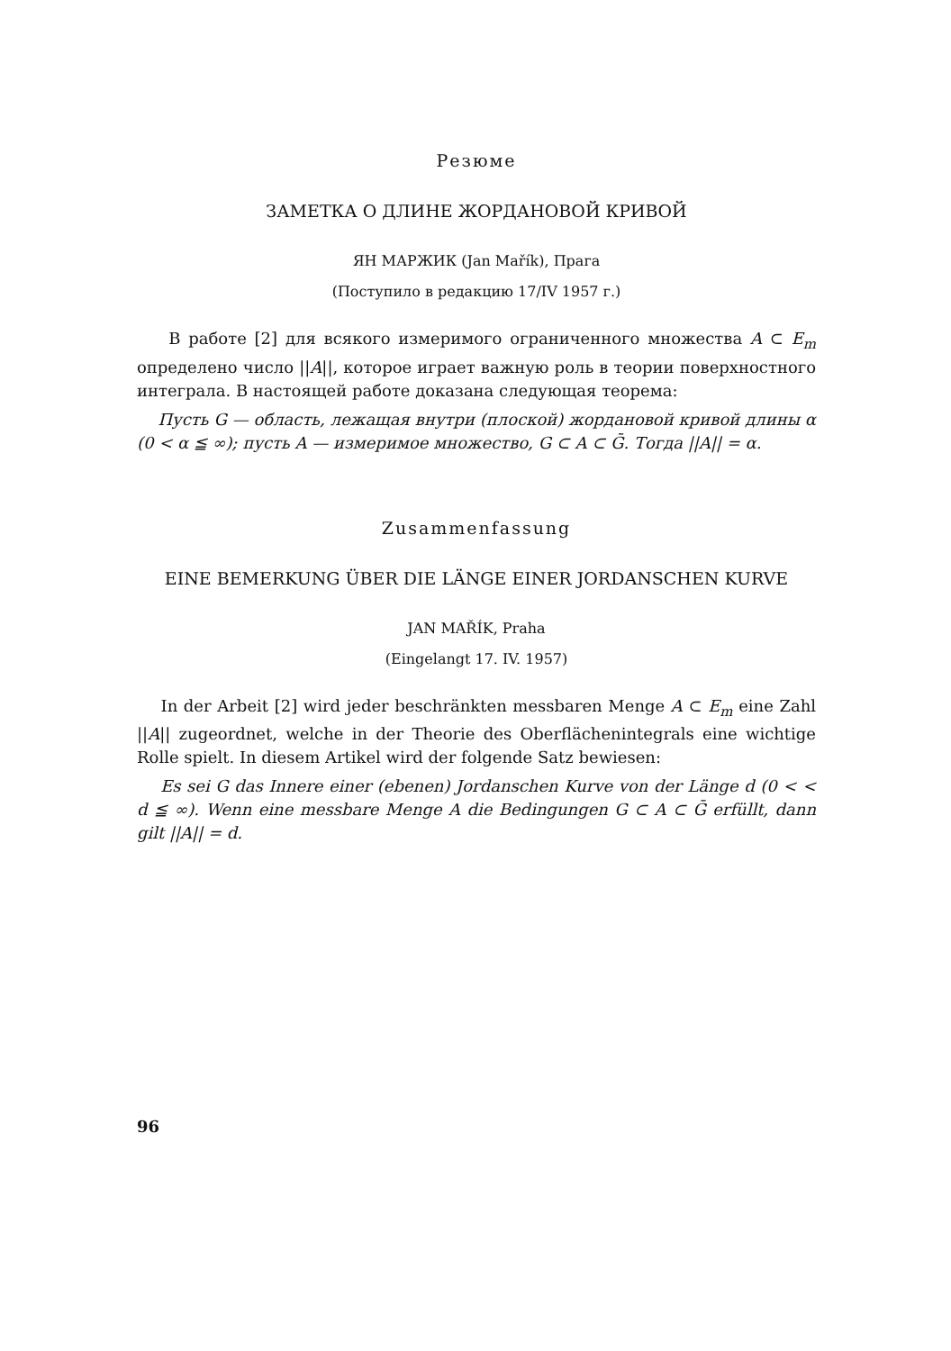Резюме
ЗАМЕТКА О ДЛИНЕ ЖОРДАНОВОЙ КРИВОЙ
ЯН МАРЖИК (Jan Mařík), Прага
(Поступило в редакцию 17/IV 1957 г.)
В работе [2] для всякого измеримого ограниченного множества A ⊂ E<sub>m</sub> определено число ||A||, которое играет важную роль в теории поверхностного интеграла. В настоящей работе доказана следующая теорема:
Пусть G — область, лежащая внутри (плоской) жордановой кривой длины α (0 < α ≦ ∞); пусть A — измеримое множество, G ⊂ A ⊂ Ḡ. Тогда ||A|| = α.
Zusammenfassung
EINE BEMERKUNG ÜBER DIE LÄNGE EINER JORDANSCHEN KURVE
JAN MAŘÍK, Praha
(Eingelangt 17. IV. 1957)
In der Arbeit [2] wird jeder beschränkten messbaren Menge A ⊂ E<sub>m</sub> eine Zahl ||A|| zugeordnet, welche in der Theorie des Oberflächenintegrals eine wichtige Rolle spielt. In diesem Artikel wird der folgende Satz bewiesen:
Es sei G das Innere einer (ebenen) Jordanschen Kurve von der Länge d (0 < < d ≦ ∞). Wenn eine messbare Menge A die Bedingungen G ⊂ A ⊂ Ḡ erfüllt, dann gilt ||A|| = d.
96